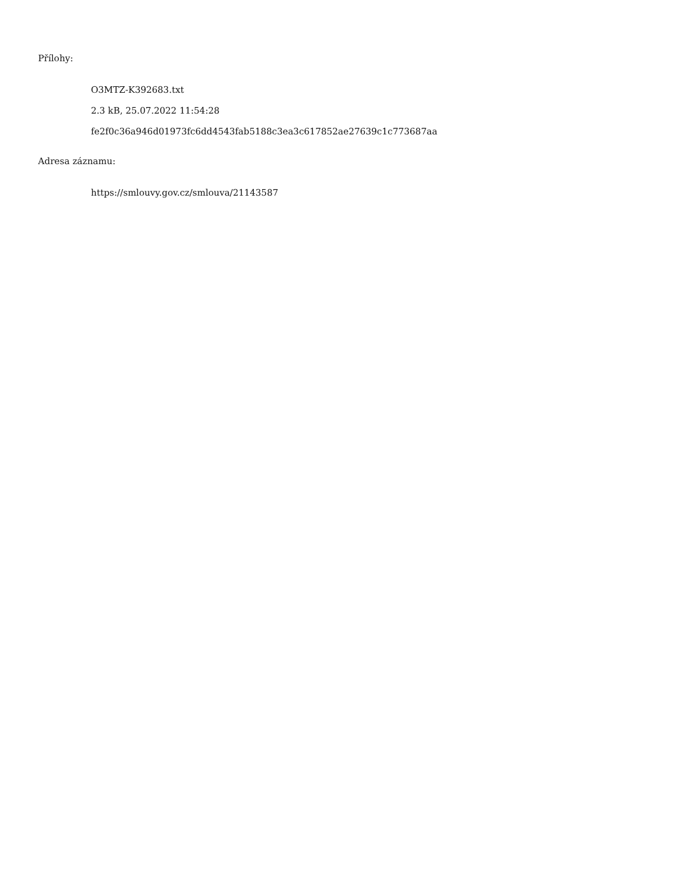Přílohy:
O3MTZ-K392683.txt
2.3 kB, 25.07.2022 11:54:28
fe2f0c36a946d01973fc6dd4543fab5188c3ea3c617852ae27639c1c773687aa
Adresa záznamu:
https://smlouvy.gov.cz/smlouva/21143587